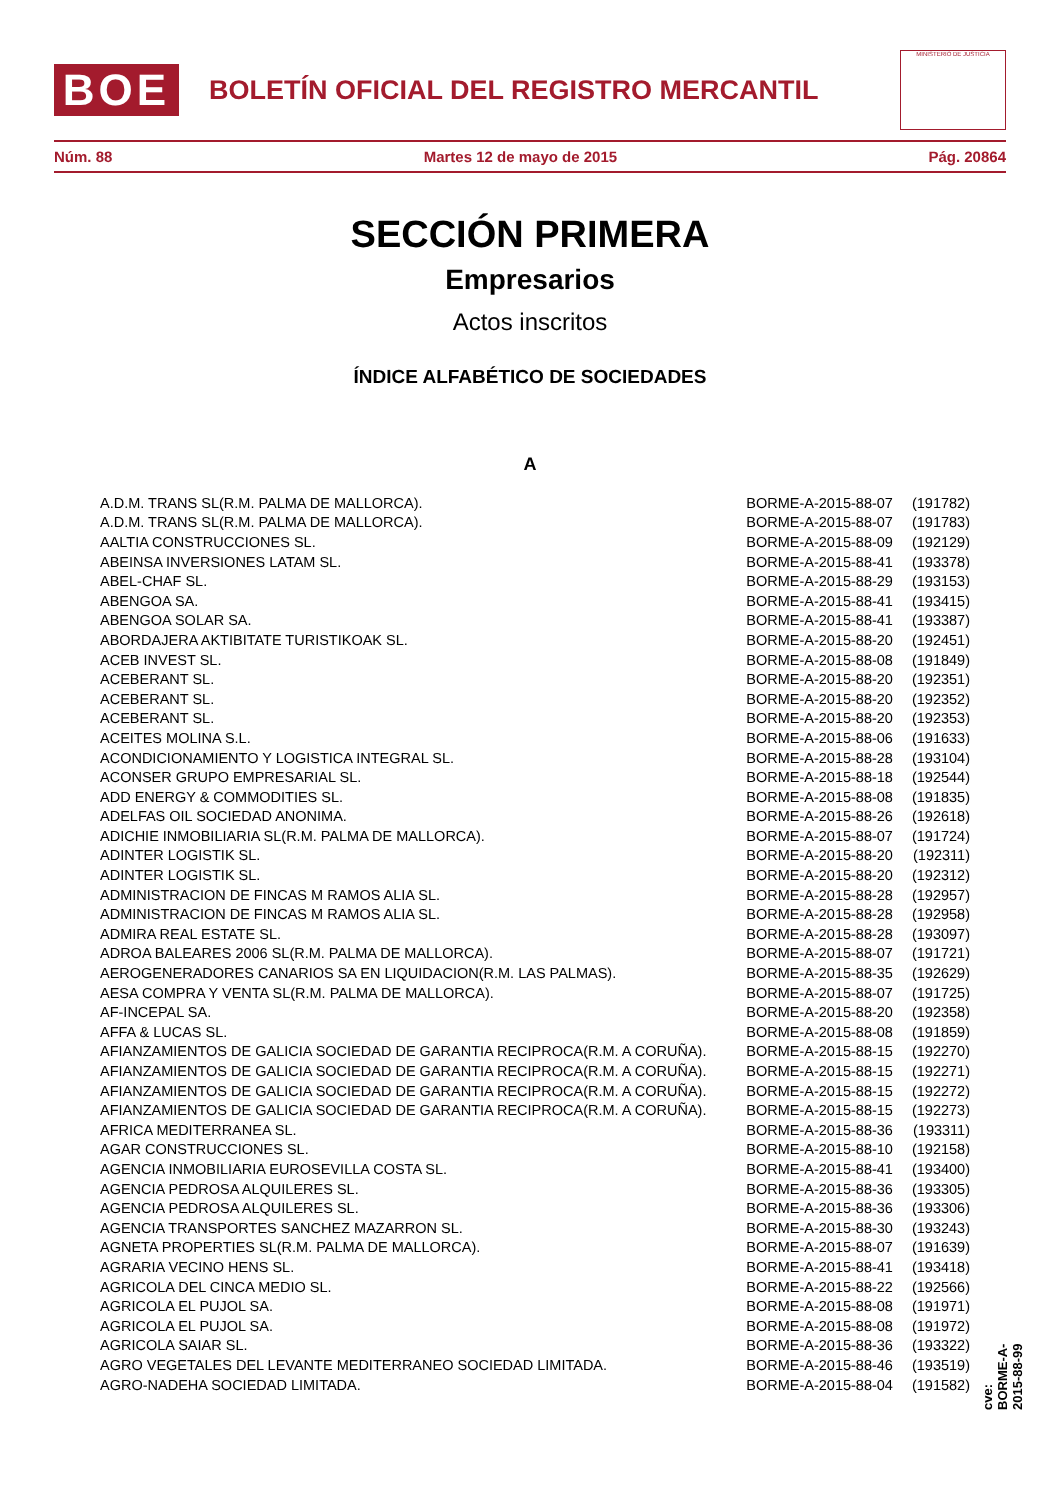BOE
BOLETÍN OFICIAL DEL REGISTRO MERCANTIL
MINISTERIO DE JUSTICIA
Núm. 88 Martes 12 de mayo de 2015 Pág. 20864
SECCIÓN PRIMERA
Empresarios
Actos inscritos
ÍNDICE ALFABÉTICO DE SOCIEDADES
A
| A.D.M. TRANS SL(R.M. PALMA DE MALLORCA). | BORME-A-2015-88-07 | (191782) |
| A.D.M. TRANS SL(R.M. PALMA DE MALLORCA). | BORME-A-2015-88-07 | (191783) |
| AALTIA CONSTRUCCIONES SL. | BORME-A-2015-88-09 | (192129) |
| ABEINSA INVERSIONES LATAM SL. | BORME-A-2015-88-41 | (193378) |
| ABEL-CHAF SL. | BORME-A-2015-88-29 | (193153) |
| ABENGOA SA. | BORME-A-2015-88-41 | (193415) |
| ABENGOA SOLAR SA. | BORME-A-2015-88-41 | (193387) |
| ABORDAJERA AKTIBITATE TURISTIKOAK SL. | BORME-A-2015-88-20 | (192451) |
| ACEB INVEST SL. | BORME-A-2015-88-08 | (191849) |
| ACEBERANT SL. | BORME-A-2015-88-20 | (192351) |
| ACEBERANT SL. | BORME-A-2015-88-20 | (192352) |
| ACEBERANT SL. | BORME-A-2015-88-20 | (192353) |
| ACEITES MOLINA S.L. | BORME-A-2015-88-06 | (191633) |
| ACONDICIONAMIENTO Y LOGISTICA INTEGRAL SL. | BORME-A-2015-88-28 | (193104) |
| ACONSER GRUPO EMPRESARIAL SL. | BORME-A-2015-88-18 | (192544) |
| ADD ENERGY & COMMODITIES SL. | BORME-A-2015-88-08 | (191835) |
| ADELFAS OIL SOCIEDAD ANONIMA. | BORME-A-2015-88-26 | (192618) |
| ADICHIE INMOBILIARIA SL(R.M. PALMA DE MALLORCA). | BORME-A-2015-88-07 | (191724) |
| ADINTER LOGISTIK SL. | BORME-A-2015-88-20 | (192311) |
| ADINTER LOGISTIK SL. | BORME-A-2015-88-20 | (192312) |
| ADMINISTRACION DE FINCAS M RAMOS ALIA SL. | BORME-A-2015-88-28 | (192957) |
| ADMINISTRACION DE FINCAS M RAMOS ALIA SL. | BORME-A-2015-88-28 | (192958) |
| ADMIRA REAL ESTATE SL. | BORME-A-2015-88-28 | (193097) |
| ADROA BALEARES 2006 SL(R.M. PALMA DE MALLORCA). | BORME-A-2015-88-07 | (191721) |
| AEROGENERADORES CANARIOS SA EN LIQUIDACION(R.M. LAS PALMAS). | BORME-A-2015-88-35 | (192629) |
| AESA COMPRA Y VENTA SL(R.M. PALMA DE MALLORCA). | BORME-A-2015-88-07 | (191725) |
| AF-INCEPAL SA. | BORME-A-2015-88-20 | (192358) |
| AFFA & LUCAS SL. | BORME-A-2015-88-08 | (191859) |
| AFIANZAMIENTOS DE GALICIA SOCIEDAD DE GARANTIA RECIPROCA(R.M. A CORUÑA). | BORME-A-2015-88-15 | (192270) |
| AFIANZAMIENTOS DE GALICIA SOCIEDAD DE GARANTIA RECIPROCA(R.M. A CORUÑA). | BORME-A-2015-88-15 | (192271) |
| AFIANZAMIENTOS DE GALICIA SOCIEDAD DE GARANTIA RECIPROCA(R.M. A CORUÑA). | BORME-A-2015-88-15 | (192272) |
| AFIANZAMIENTOS DE GALICIA SOCIEDAD DE GARANTIA RECIPROCA(R.M. A CORUÑA). | BORME-A-2015-88-15 | (192273) |
| AFRICA MEDITERRANEA SL. | BORME-A-2015-88-36 | (193311) |
| AGAR CONSTRUCCIONES SL. | BORME-A-2015-88-10 | (192158) |
| AGENCIA INMOBILIARIA EUROSEVILLA COSTA SL. | BORME-A-2015-88-41 | (193400) |
| AGENCIA PEDROSA ALQUILERES SL. | BORME-A-2015-88-36 | (193305) |
| AGENCIA PEDROSA ALQUILERES SL. | BORME-A-2015-88-36 | (193306) |
| AGENCIA TRANSPORTES SANCHEZ MAZARRON SL. | BORME-A-2015-88-30 | (193243) |
| AGNETA PROPERTIES SL(R.M. PALMA DE MALLORCA). | BORME-A-2015-88-07 | (191639) |
| AGRARIA VECINO HENS SL. | BORME-A-2015-88-41 | (193418) |
| AGRICOLA DEL CINCA MEDIO SL. | BORME-A-2015-88-22 | (192566) |
| AGRICOLA EL PUJOL SA. | BORME-A-2015-88-08 | (191971) |
| AGRICOLA EL PUJOL SA. | BORME-A-2015-88-08 | (191972) |
| AGRICOLA SAIAR SL. | BORME-A-2015-88-36 | (193322) |
| AGRO VEGETALES DEL LEVANTE MEDITERRANEO SOCIEDAD LIMITADA. | BORME-A-2015-88-46 | (193519) |
| AGRO-NADEHA SOCIEDAD LIMITADA. | BORME-A-2015-88-04 | (191582) |
cve: BORME-A-2015-88-99